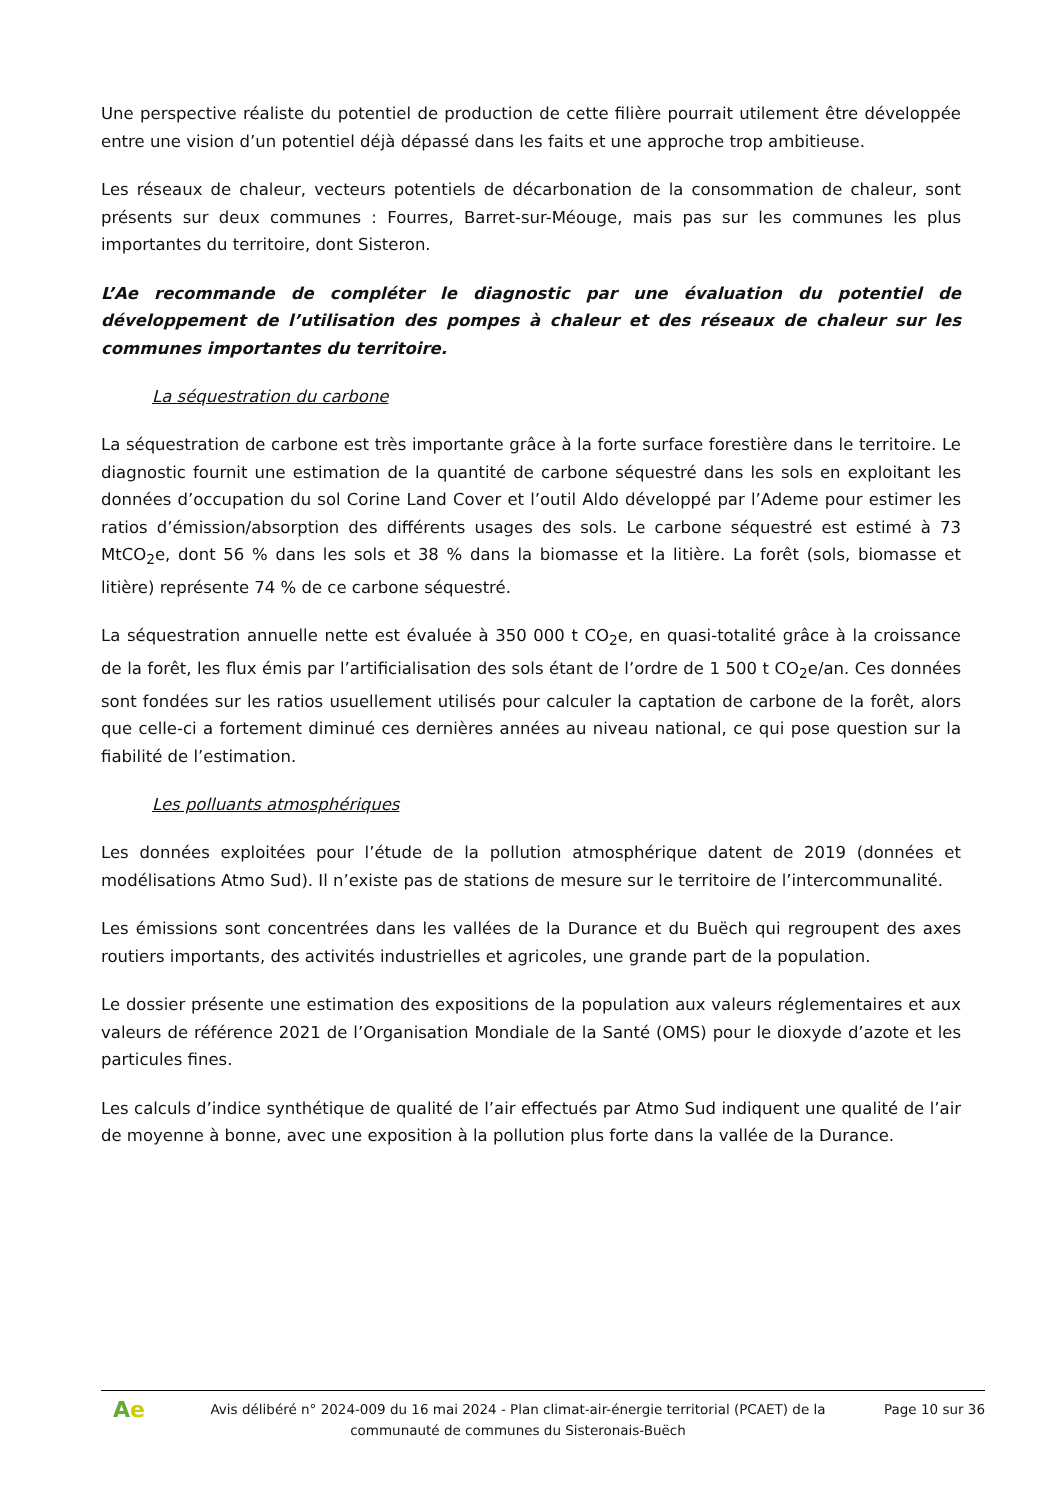Une perspective réaliste du potentiel de production de cette filière pourrait utilement être développée entre une vision d’un potentiel déjà dépassé dans les faits et une approche trop ambitieuse.
Les réseaux de chaleur, vecteurs potentiels de décarbonation de la consommation de chaleur, sont présents sur deux communes : Fourres, Barret-sur-Méouge, mais pas sur les communes les plus importantes du territoire, dont Sisteron.
L’Ae recommande de compléter le diagnostic par une évaluation du potentiel de développement de l’utilisation des pompes à chaleur et des réseaux de chaleur sur les communes importantes du territoire.
La séquestration du carbone
La séquestration de carbone est très importante grâce à la forte surface forestière dans le territoire. Le diagnostic fournit une estimation de la quantité de carbone séquestré dans les sols en exploitant les données d’occupation du sol Corine Land Cover et l’outil Aldo développé par l’Ademe pour estimer les ratios d’émission/absorption des différents usages des sols. Le carbone séquestré est estimé à 73 MtCO<sub>2</sub>e, dont 56 % dans les sols et 38 % dans la biomasse et la litière. La forêt (sols, biomasse et litière) représente 74 % de ce carbone séquestré.
La séquestration annuelle nette est évaluée à 350 000 t CO<sub>2</sub>e, en quasi-totalité grâce à la croissance de la forêt, les flux émis par l’artificialisation des sols étant de l’ordre de 1 500 t CO<sub>2</sub>e/an. Ces données sont fondées sur les ratios usuellement utilisés pour calculer la captation de carbone de la forêt, alors que celle-ci a fortement diminué ces dernières années au niveau national, ce qui pose question sur la fiabilité de l’estimation.
Les polluants atmosphériques
Les données exploitées pour l’étude de la pollution atmosphérique datent de 2019 (données et modélisations Atmo Sud). Il n’existe pas de stations de mesure sur le territoire de l’intercommunalité.
Les émissions sont concentrées dans les vallées de la Durance et du Buëch qui regroupent des axes routiers importants, des activités industrielles et agricoles, une grande part de la population.
Le dossier présente une estimation des expositions de la population aux valeurs réglementaires et aux valeurs de référence 2021 de l’Organisation Mondiale de la Santé (OMS) pour le dioxyde d’azote et les particules fines.
Les calculs d’indice synthétique de qualité de l’air effectués par Atmo Sud indiquent une qualité de l’air de moyenne à bonne, avec une exposition à la pollution plus forte dans la vallée de la Durance.
Ae
Avis délibéré n° 2024-009 du 16 mai 2024 - Plan climat-air-énergie territorial (PCAET) de la communauté de communes du Sisteronais-Buëch
Page 10 sur 36